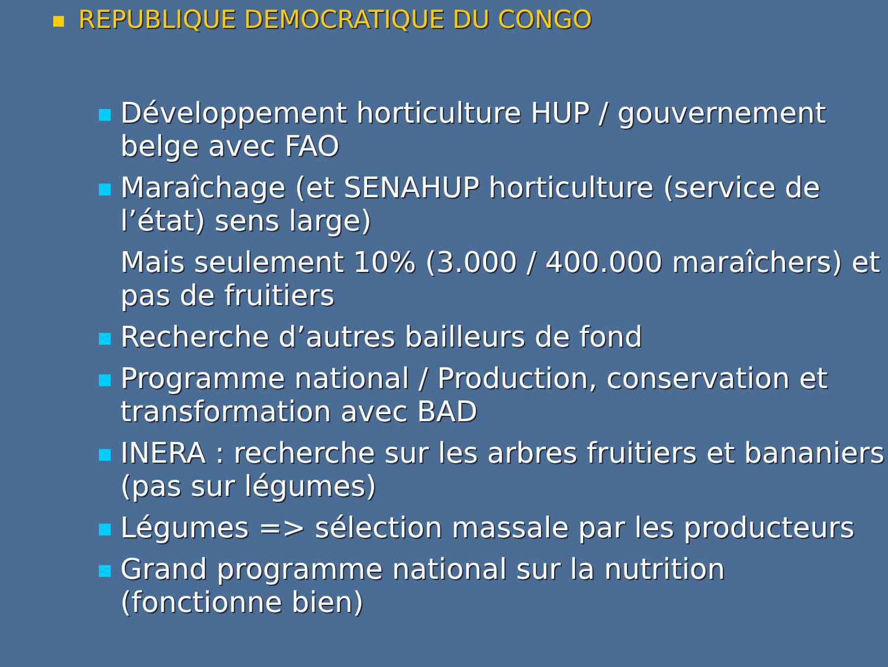REPUBLIQUE DEMOCRATIQUE DU CONGO
Développement horticulture HUP / gouvernement belge avec FAO
Maraîchage (et SENAHUP horticulture (service de l’état) sens large)
Mais seulement 10% (3.000 / 400.000 maraîchers) et pas de fruitiers
Recherche d’autres bailleurs de fond
Programme national / Production, conservation et transformation avec BAD
INERA : recherche sur les arbres fruitiers et bananiers (pas sur légumes)
Légumes => sélection massale par les producteurs
Grand programme national sur la nutrition (fonctionne bien)